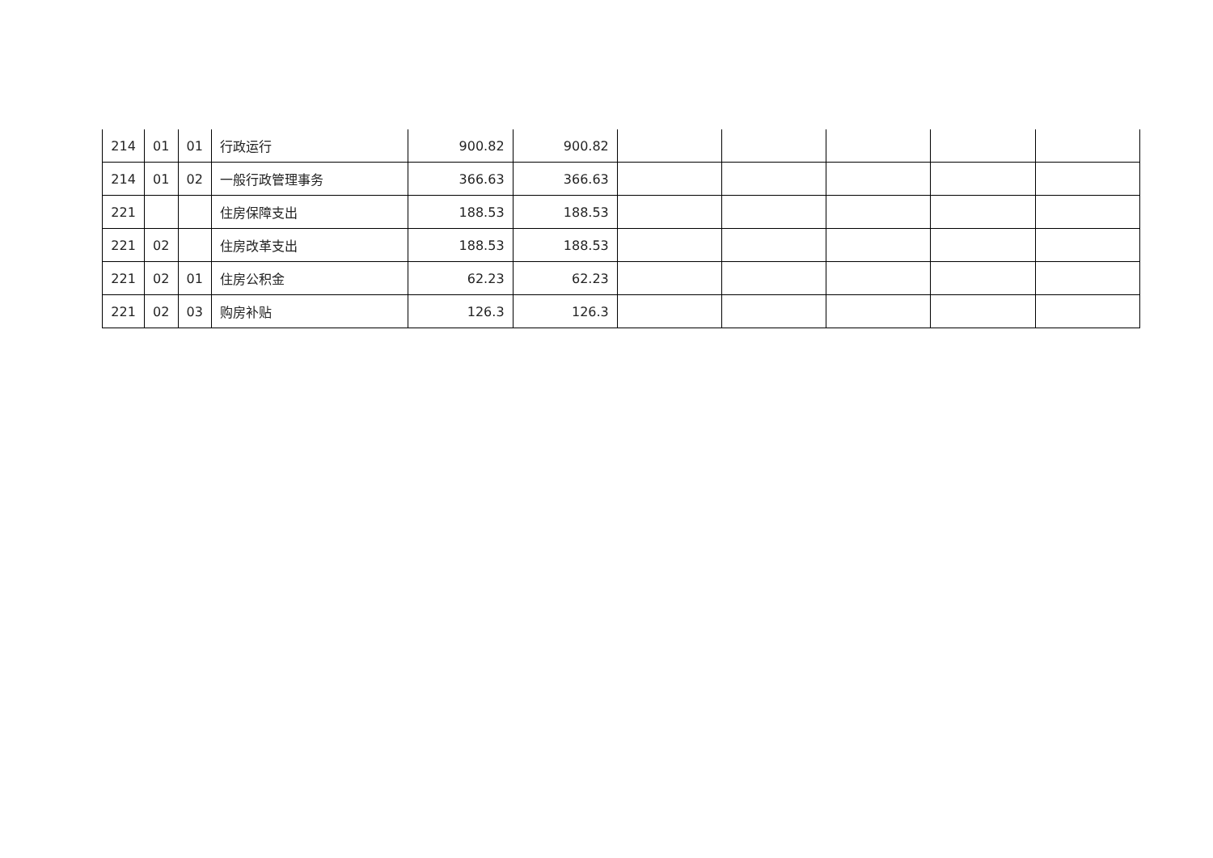| 214 | 01 | 01 | 行政运行 | 900.82 | 900.82 | | | | | |
| 214 | 01 | 02 | 一般行政管理事务 | 366.63 | 366.63 | | | | | |
| 221 | | | 住房保障支出 | 188.53 | 188.53 | | | | | |
| 221 | 02 | | 住房改革支出 | 188.53 | 188.53 | | | | | |
| 221 | 02 | 01 | 住房公积金 | 62.23 | 62.23 | | | | | |
| 221 | 02 | 03 | 购房补贴 | 126.3 | 126.3 | | | | | |